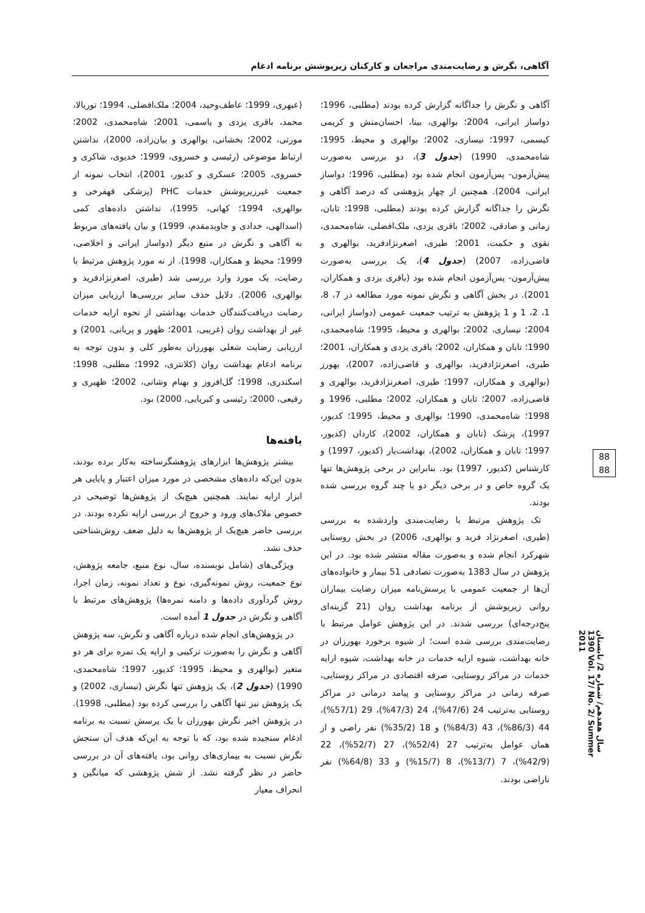آگاهی، نگرش و رضایت‌مندی مراجعان و کارکنان زیرپوشش برنامه ادغام
(عبهری، 1999؛ عاطف‌وحید، 2004؛ ملک‌افضلی، 1994؛ نوربالا، محمد، باقری یزدی و یاسمی، 2001؛ شاه‌محمدی، 2002؛ مورتی، 2002؛ بخشانی، بوالهری و بیان‌زاده، 2000)، نداشتن ارتباط موضوعی (رئیسی و خسروی، 1999؛ خدیوی، شاکری و خسروی، 2005؛ عسکری و کدیور، 2001)، انتخاب نمونه از جمعیت غیرزیرپوشش خدمات PHC (پزشکی قهفرخی و بوالهری، 1994؛ کهانی، 1995)، نداشتن داده‌های کمی (اسدالهی، خدادی و جاویدمقدم، 1999) و بیان یافته‌های مربوط به آگاهی و نگرش در منبع دیگر (دواساز ایرانی و اخلاصی، 1999؛ محیط و همکاران، 1998). از نه مورد پژوهش مرتبط با رضایت، یک مورد وارد بررسی شد (طیری، اصغرنژادفرید و بوالهری، 2006). دلایل حذف سایر بررسی‌ها ارزیابی میزان رضایت دریافت‌کنندگان خدمات بهداشتی از نحوه ارایه خدمات غیر از بهداشت روان (غریبی، 2001؛ ظهور و پریانی، 2001) و ارزیابی رضایت شغلی بهورزان به‌طور کلی و بدون توجه به برنامه ادغام بهداشت روان (کلانتری، 1992؛ مطلبی، 1998؛ اسکندری، 1998؛ گل‌افروز و بهنام وشانی، 2002؛ ظهیری و رفیعی، 2000؛ رئیسی و کبریایی، 2000) بود.
یافته‌ها
بیشتر پژوهش‌ها ابزارهای پژوهشگرساخته به‌کار برده بودند، بدون این‌که داده‌های مشخصی در مورد میزان اعتبار و پایایی هر ابزار ارایه نمایند. همچنین هیچ‌یک از پژوهش‌ها توضیحی در خصوص ملاک‌های ورود و خروج از بررسی ارایه نکرده بودند. در بررسی حاضر هیچ‌یک از پژوهش‌ها به دلیل ضعف روش‌شناختی حذف نشد.
ویژگی‌های (شامل نویسنده، سال، نوع منبع، جامعه پژوهش، نوع جمعیت، روش نمونه‌گیری، نوع و تعداد نمونه، زمان اجرا، روش گردآوری داده‌ها و دامنه نمره‌ها) پژوهش‌های مرتبط با آگاهی و نگرش در جدول 1 آمده است.
در پژوهش‌های انجام شده درباره آگاهی و نگرش، سه پژوهش آگاهی و نگرش را به‌صورت ترکیبی و ارایه یک نمره برای هر دو متغیر (بوالهری و محیط، 1995؛ کدیور، 1997؛ شاه‌محمدی، 1990) (جدول 2)، یک پژوهش تنها نگرش (نیساری، 2002) و یک پژوهش نیز تنها آگاهی را بررسی کرده بود (مطلبی، 1998). در پژوهش اخیر نگرش بهورزان با یک پرسش نسبت به برنامه ادغام سنجیده شده بود، که با توجه به این‌که هدف آن سنجش نگرش نسبت به بیماری‌های روانی بود، یافته‌های آن در بررسی حاضر در نظر گرفته نشد. از شش پژوهشی که میانگین و انحراف معیار
آگاهی و نگرش را جداگانه گزارش کرده بودند (مطلبی، 1996؛ دواساز ایرانی، 2004؛ بوالهری، بینا، احسان‌منش و کریمی کیسمی، 1997؛ نیساری، 2002؛ بوالهری و محیط، 1995؛ شاه‌محمدی، 1990) (جدول 3)، دو بررسی به‌صورت پیش‌آزمون- پس‌آزمون انجام شده بود (مطلبی، 1996؛ دواساز ایرانی، 2004). همچنین از چهار پژوهشی که درصد آگاهی و نگرش را جداگانه گزارش کرده بودند (مطلبی، 1998؛ تابان، زمانی و صادقی، 2002؛ باقری یزدی، ملک‌افضلی، شاه‌محمدی، نقوی و حکمت، 2001؛ طیری، اصغرنژادفرید، بوالهری و قاضی‌زاده، 2007) (جدول 4)، یک بررسی به‌صورت پیش‌آزمون- پس‌آزمون انجام شده بود (باقری یزدی و همکاران، 2001). در بخش آگاهی و نگرش نمونه مورد مطالعه در 7، 8، 1، 2، 1 و 1 پژوهش به ترتیب جمعیت عمومی (دواساز ایرانی، 2004؛ نیساری، 2002؛ بوالهری و محیط، 1995؛ شاه‌محمدی، 1990؛ تابان و همکاران، 2002؛ باقری یزدی و همکاران، 2001؛ طیری، اصغرنژادفرید، بوالهری و قاضی‌زاده، 2007)، بهورز (بوالهری و همکاران، 1997؛ طیری، اصغرنژادفرید، بوالهری و قاضی‌زاده، 2007؛ تابان و همکاران، 2002؛ مطلبی، 1996 و 1998؛ شاه‌محمدی، 1990؛ بوالهری و محیط، 1995؛ کدیور، 1997)، پزشک (تابان و همکاران، 2002)، کاردان (کدیور، 1997؛ تابان و همکاران، 2002)، بهداشت‌یار (کدیور، 1997) و کارشناس (کدیور، 1997) بود. بنابراین در برخی پژوهش‌ها تنها یک گروه خاص و در برخی دیگر دو یا چند گروه بررسی شده بودند.
تک پژوهش مرتبط با رضایت‌مندی واردشده به بررسی (طیری، اصغرنژاد فرید و بوالهری، 2006) در بخش روستایی شهرکرد انجام شده و به‌صورت مقاله منتشر شده بود. در این پژوهش در سال 1383 به‌صورت تصادفی 51 بیمار و خانواده‌های آن‌ها از جمعیت عمومی با پرسش‌نامه میزان رضایت بیماران روانی زیرپوشش از برنامه بهداشت روان (21 گزینه‌ای پنج‌درجه‌ای) بررسی شدند. در این پژوهش عوامل مرتبط با رضایت‌مندی بررسی شده است؛ از شیوه برخورد بهورزان در خانه بهداشت، شیوه ارایه خدمات در خانه بهداشت، شیوه ارایه خدمات در مراکز روستایی، صرفه اقتصادی در مراکز روستایی، صرفه زمانی در مراکز روستایی و پیامد درمانی در مراکز روستایی به‌ترتیب 24 (47/6%)، 24 (47/3%)، 29 (57/1%)، 44 (86/3%)، 43 (84/3%) و 18 (35/2%) نفر راضی و از همان عوامل به‌ترتیب 27 (52/4%)، 27 (52/7%)، 22 (42/9%)، 7 (13/7%)، 8 (15/7%) و 33 (64/8%) نفر ناراضی بودند.
88
88
سال هفدهم/ شماره 2/ تابستان 1390 Vol. 17/ No. 2/ Summer 2011